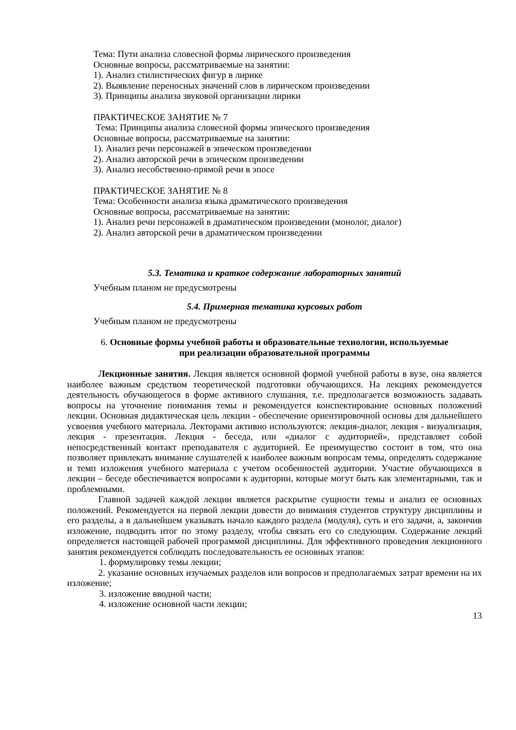Тема: Пути анализа словесной формы лирического произведения
Основные вопросы, рассматриваемые на занятии:
1). Анализ стилистических фигур в лирике
2). Выявление переносных значений слов в лирическом произведении
3). Принципы анализа звуковой организации лирики
ПРАКТИЧЕСКОЕ ЗАНЯТИЕ № 7
Тема: Принципы анализа словесной формы эпического произведения
Основные вопросы, рассматриваемые на занятии:
1). Анализ речи персонажей в эпическом произведении
2). Анализ авторской речи в эпическом произведении
3). Анализ несобственно-прямой речи в эпосе
ПРАКТИЧЕСКОЕ ЗАНЯТИЕ № 8
Тема: Особенности анализа языка драматического произведения
Основные вопросы, рассматриваемые на занятии:
1). Анализ речи персонажей в драматическом произведении (монолог, диалог)
2). Анализ авторской речи в драматическом произведении
5.3. Тематика и краткое содержание лабораторных занятий
Учебным планом не предусмотрены
5.4. Примерная тематика курсовых работ
Учебным планом не предусмотрены
6. Основные формы учебной работы и образовательные технологии, используемые
при реализации образовательной программы
Лекционные занятия. Лекция является основной формой учебной работы в вузе, она является наиболее важным средством теоретической подготовки обучающихся. На лекциях рекомендуется деятельность обучающегося в форме активного слушания, т.е. предполагается возможность задавать вопросы на уточнение понимания темы и рекомендуется конспектирование основных положений лекции. Основная дидактическая цель лекции - обеспечение ориентировочной основы для дальнейшего усвоения учебного материала. Лекторами активно используются: лекция-диалог, лекция - визуализация, лекция - презентация. Лекция - беседа, или «диалог с аудиторией», представляет собой непосредственный контакт преподавателя с аудиторией. Ее преимущество состоит в том, что она позволяет привлекать внимание слушателей к наиболее важным вопросам темы, определять содержание и темп изложения учебного материала с учетом особенностей аудитории. Участие обучающихся в лекции – беседе обеспечивается вопросами к аудитории, которые могут быть как элементарными, так и проблемными.
Главной задачей каждой лекции является раскрытие сущности темы и анализ ее основных положений. Рекомендуется на первой лекции довести до внимания студентов структуру дисциплины и его разделы, а в дальнейшем указывать начало каждого раздела (модуля), суть и его задачи, а, закончив изложение, подводить итог по этому разделу, чтобы связать его со следующим. Содержание лекций определяется настоящей рабочей программой дисциплины. Для эффективного проведения лекционного занятия рекомендуется соблюдать последовательность ее основных этапов:
1. формулировку темы лекции;
2. указание основных изучаемых разделов или вопросов и предполагаемых затрат времени на их изложение;
3. изложение вводной части;
4. изложение основной части лекции;
13